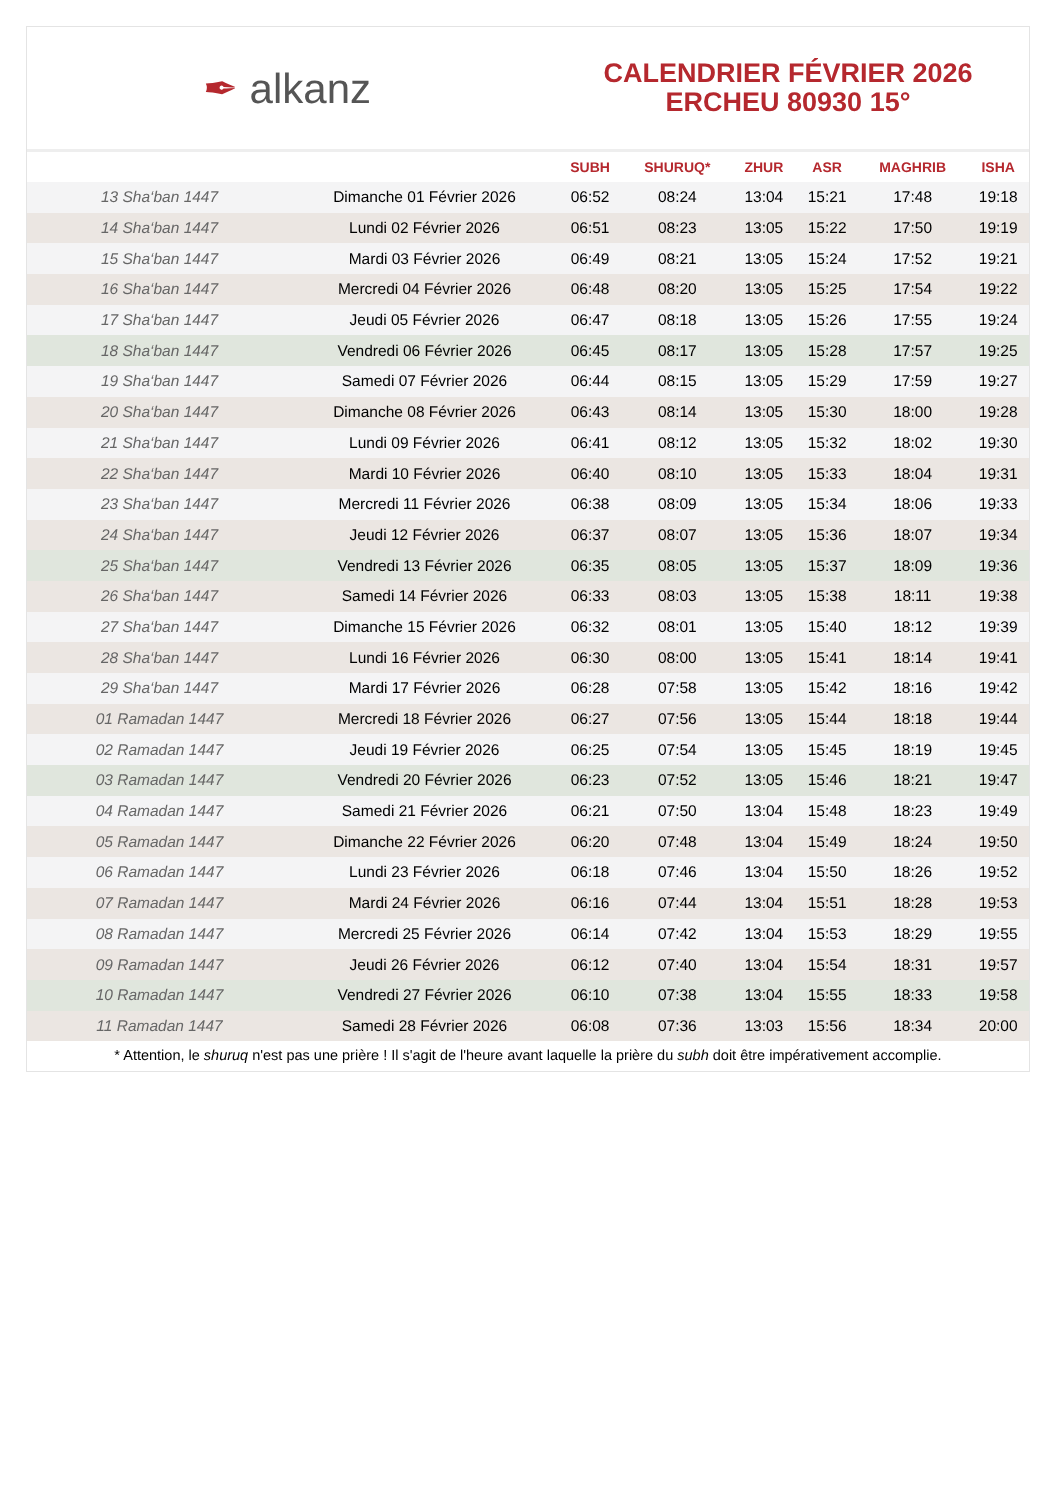✒ alkanz
CALENDRIER FÉVRIER 2026
ERCHEU 80930 15°
| | | SUBH | SHURUQ* | ZHUR | ASR | MAGHRIB | ISHA |
| --- | --- | --- | --- | --- | --- | --- | --- |
| 13 Sha‘ban 1447 | Dimanche 01 Février 2026 | 06:52 | 08:24 | 13:04 | 15:21 | 17:48 | 19:18 |
| 14 Sha‘ban 1447 | Lundi 02 Février 2026 | 06:51 | 08:23 | 13:05 | 15:22 | 17:50 | 19:19 |
| 15 Sha‘ban 1447 | Mardi 03 Février 2026 | 06:49 | 08:21 | 13:05 | 15:24 | 17:52 | 19:21 |
| 16 Sha‘ban 1447 | Mercredi 04 Février 2026 | 06:48 | 08:20 | 13:05 | 15:25 | 17:54 | 19:22 |
| 17 Sha‘ban 1447 | Jeudi 05 Février 2026 | 06:47 | 08:18 | 13:05 | 15:26 | 17:55 | 19:24 |
| 18 Sha‘ban 1447 | Vendredi 06 Février 2026 | 06:45 | 08:17 | 13:05 | 15:28 | 17:57 | 19:25 |
| 19 Sha‘ban 1447 | Samedi 07 Février 2026 | 06:44 | 08:15 | 13:05 | 15:29 | 17:59 | 19:27 |
| 20 Sha‘ban 1447 | Dimanche 08 Février 2026 | 06:43 | 08:14 | 13:05 | 15:30 | 18:00 | 19:28 |
| 21 Sha‘ban 1447 | Lundi 09 Février 2026 | 06:41 | 08:12 | 13:05 | 15:32 | 18:02 | 19:30 |
| 22 Sha‘ban 1447 | Mardi 10 Février 2026 | 06:40 | 08:10 | 13:05 | 15:33 | 18:04 | 19:31 |
| 23 Sha‘ban 1447 | Mercredi 11 Février 2026 | 06:38 | 08:09 | 13:05 | 15:34 | 18:06 | 19:33 |
| 24 Sha‘ban 1447 | Jeudi 12 Février 2026 | 06:37 | 08:07 | 13:05 | 15:36 | 18:07 | 19:34 |
| 25 Sha‘ban 1447 | Vendredi 13 Février 2026 | 06:35 | 08:05 | 13:05 | 15:37 | 18:09 | 19:36 |
| 26 Sha‘ban 1447 | Samedi 14 Février 2026 | 06:33 | 08:03 | 13:05 | 15:38 | 18:11 | 19:38 |
| 27 Sha‘ban 1447 | Dimanche 15 Février 2026 | 06:32 | 08:01 | 13:05 | 15:40 | 18:12 | 19:39 |
| 28 Sha‘ban 1447 | Lundi 16 Février 2026 | 06:30 | 08:00 | 13:05 | 15:41 | 18:14 | 19:41 |
| 29 Sha‘ban 1447 | Mardi 17 Février 2026 | 06:28 | 07:58 | 13:05 | 15:42 | 18:16 | 19:42 |
| 01 Ramadan 1447 | Mercredi 18 Février 2026 | 06:27 | 07:56 | 13:05 | 15:44 | 18:18 | 19:44 |
| 02 Ramadan 1447 | Jeudi 19 Février 2026 | 06:25 | 07:54 | 13:05 | 15:45 | 18:19 | 19:45 |
| 03 Ramadan 1447 | Vendredi 20 Février 2026 | 06:23 | 07:52 | 13:05 | 15:46 | 18:21 | 19:47 |
| 04 Ramadan 1447 | Samedi 21 Février 2026 | 06:21 | 07:50 | 13:04 | 15:48 | 18:23 | 19:49 |
| 05 Ramadan 1447 | Dimanche 22 Février 2026 | 06:20 | 07:48 | 13:04 | 15:49 | 18:24 | 19:50 |
| 06 Ramadan 1447 | Lundi 23 Février 2026 | 06:18 | 07:46 | 13:04 | 15:50 | 18:26 | 19:52 |
| 07 Ramadan 1447 | Mardi 24 Février 2026 | 06:16 | 07:44 | 13:04 | 15:51 | 18:28 | 19:53 |
| 08 Ramadan 1447 | Mercredi 25 Février 2026 | 06:14 | 07:42 | 13:04 | 15:53 | 18:29 | 19:55 |
| 09 Ramadan 1447 | Jeudi 26 Février 2026 | 06:12 | 07:40 | 13:04 | 15:54 | 18:31 | 19:57 |
| 10 Ramadan 1447 | Vendredi 27 Février 2026 | 06:10 | 07:38 | 13:04 | 15:55 | 18:33 | 19:58 |
| 11 Ramadan 1447 | Samedi 28 Février 2026 | 06:08 | 07:36 | 13:03 | 15:56 | 18:34 | 20:00 |
* Attention, le shuruq n'est pas une prière ! Il s'agit de l'heure avant laquelle la prière du subh doit être impérativement accomplie.